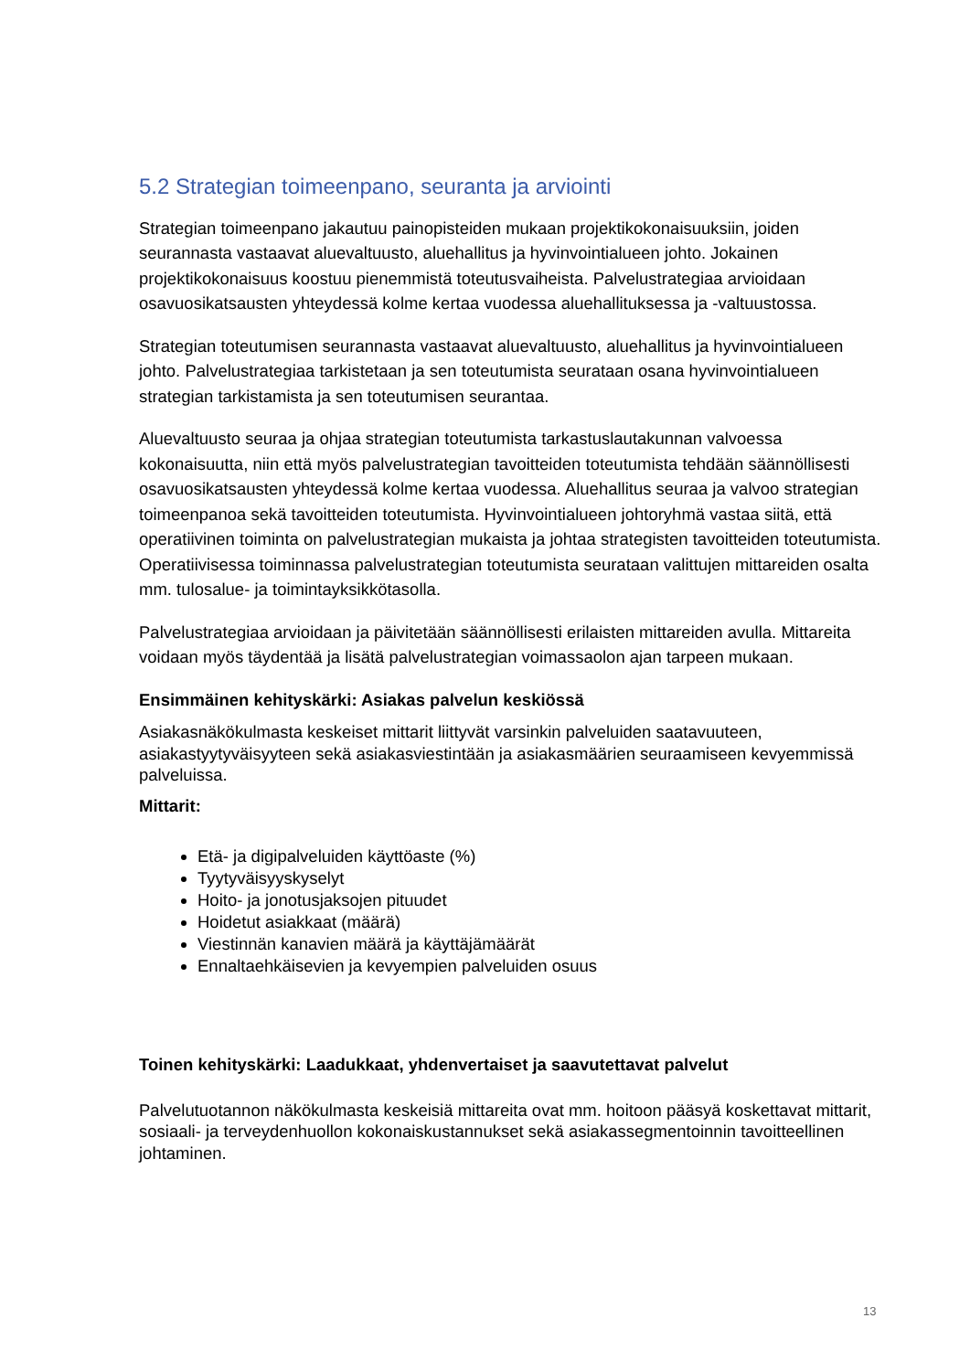5.2 Strategian toimeenpano, seuranta ja arviointi
Strategian toimeenpano jakautuu painopisteiden mukaan projektikokonaisuuksiin, joiden seurannasta vastaavat aluevaltuusto, aluehallitus ja hyvinvointialueen johto. Jokainen projektikokonaisuus koostuu pienemmistä toteutusvaiheista. Palvelustrategiaa arvioidaan osavuosikatsausten yhteydessä kolme kertaa vuodessa aluehallituksessa ja -valtuustossa.
Strategian toteutumisen seurannasta vastaavat aluevaltuusto, aluehallitus ja hyvinvointialueen johto. Palvelustrategiaa tarkistetaan ja sen toteutumista seurataan osana hyvinvointialueen strategian tarkistamista ja sen toteutumisen seurantaa.
Aluevaltuusto seuraa ja ohjaa strategian toteutumista tarkastuslautakunnan valvoessa kokonaisuutta, niin että myös palvelustrategian tavoitteiden toteutumista tehdään säännöllisesti osavuosikatsausten yhteydessä kolme kertaa vuodessa. Aluehallitus seuraa ja valvoo strategian toimeenpanoa sekä tavoitteiden toteutumista. Hyvinvointialueen johtoryhmä vastaa siitä, että operatiivinen toiminta on palvelustrategian mukaista ja johtaa strategisten tavoitteiden toteutumista. Operatiivisessa toiminnassa palvelustrategian toteutumista seurataan valittujen mittareiden osalta mm. tulosalue- ja toimintayksikkötasolla.
Palvelustrategiaa arvioidaan ja päivitetään säännöllisesti erilaisten mittareiden avulla. Mittareita voidaan myös täydentää ja lisätä palvelustrategian voimassaolon ajan tarpeen mukaan.
Ensimmäinen kehityskärki: Asiakas palvelun keskiössä
Asiakasnäkökulmasta keskeiset mittarit liittyvät varsinkin palveluiden saatavuuteen, asiakastyytyväisyyteen sekä asiakasviestintään ja asiakasmäärien seuraamiseen kevyemmissä palveluissa.
Mittarit:
Etä- ja digipalveluiden käyttöaste (%)
Tyytyväisyyskyselyt
Hoito- ja jonotusjaksojen pituudet
Hoidetut asiakkaat (määrä)
Viestinnän kanavien määrä ja käyttäjämäärät
Ennaltaehkäisevien ja kevyempien palveluiden osuus
Toinen kehityskärki: Laadukkaat, yhdenvertaiset ja saavutettavat palvelut
Palvelutuotannon näkökulmasta keskeisiä mittareita ovat mm. hoitoon pääsyä koskettavat mittarit, sosiaali- ja terveydenhuollon kokonaiskustannukset sekä asiakassegmentoinnin tavoitteellinen johtaminen.
13